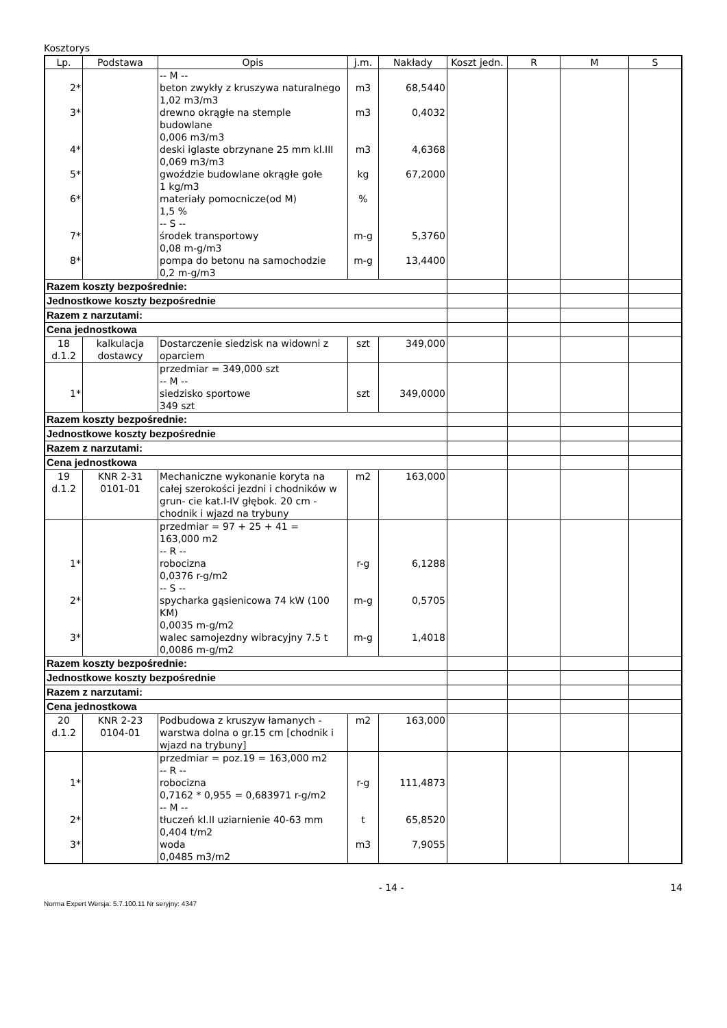Kosztorys
| Lp. | Podstawa | Opis | j.m. | Nakłady | Koszt jedn. | R | M | S |
| --- | --- | --- | --- | --- | --- | --- | --- | --- |
| 2* 3* 4* 5* 6* 7* 8* | | -- M -- beton zwykły z kruszywa naturalnego 1,02 m3/m3 drewno okrągłe na stemple budowlane 0,006 m3/m3 deski iglaste obrzynane 25 mm kl.III 0,069 m3/m3 gwoździe budowlane okrągłe gołe 1 kg/m3 materiały pomocnicze(od M) 1,5 % -- S -- środek transportowy 0,08 m-g/m3 pompa do betonu na samochodzie 0,2 m-g/m3 | m3 m3 m3 kg % m-g m-g | 68,5440 0,4032 4,6368 67,2000 5,3760 13,4400 | | | | |
| Razem koszty bezpośrednie: | | | | | | | | |
| Jednostkowe koszty bezpośrednie | | | | | | | | |
| Razem z narzutami: | | | | | | | | |
| Cena jednostkowa | | | | | | | | |
| 18 d.1.2 | kalkulacja dostawcy | Dostarczenie siedzisk na widowni z oparciem | szt | 349,000 | | | | |
| 1* | | przedmiar = 349,000 szt -- M -- siedzisko sportowe 349 szt | szt | 349,0000 | | | | |
| Razem koszty bezpośrednie: | | | | | | | | |
| Jednostkowe koszty bezpośrednie | | | | | | | | |
| Razem z narzutami: | | | | | | | | |
| Cena jednostkowa | | | | | | | | |
| 19 d.1.2 | KNR 2-31 0101-01 | Mechaniczne wykonanie koryta na całej szerokości jezdni i chodników w grun- cie kat.I-IV głębok. 20 cm - chodnik i wjazd na trybuny | m2 | 163,000 | | | | |
| 1* 2* 3* | | przedmiar = 97 + 25 + 41 = 163,000 m2 -- R -- robocizna 0,0376 r-g/m2 -- S -- spycharka gąsienicowa 74 kW (100 KM) 0,0035 m-g/m2 walec samojezdny wibracyjny 7.5 t 0,0086 m-g/m2 | r-g m-g m-g | 6,1288 0,5705 1,4018 | | | | |
| Razem koszty bezpośrednie: | | | | | | | | |
| Jednostkowe koszty bezpośrednie | | | | | | | | |
| Razem z narzutami: | | | | | | | | |
| Cena jednostkowa | | | | | | | | |
| 20 d.1.2 | KNR 2-23 0104-01 | Podbudowa z kruszyw łamanych - warstwa dolna o gr.15 cm [chodnik i wjazd na trybuny] | m2 | 163,000 | | | | |
| 1* 2* 3* | | przedmiar = poz.19 = 163,000 m2 -- R -- robocizna 0,7162 * 0,955 = 0,683971 r-g/m2 -- M -- tłuczeń kl.II uziarnienie 40-63 mm 0,404 t/m2 woda 0,0485 m3/m2 | r-g t m3 | 111,4873 65,8520 7,9055 | | | | |
- 14 - 14
Norma Expert Wersja: 5.7.100.11 Nr seryjny: 4347